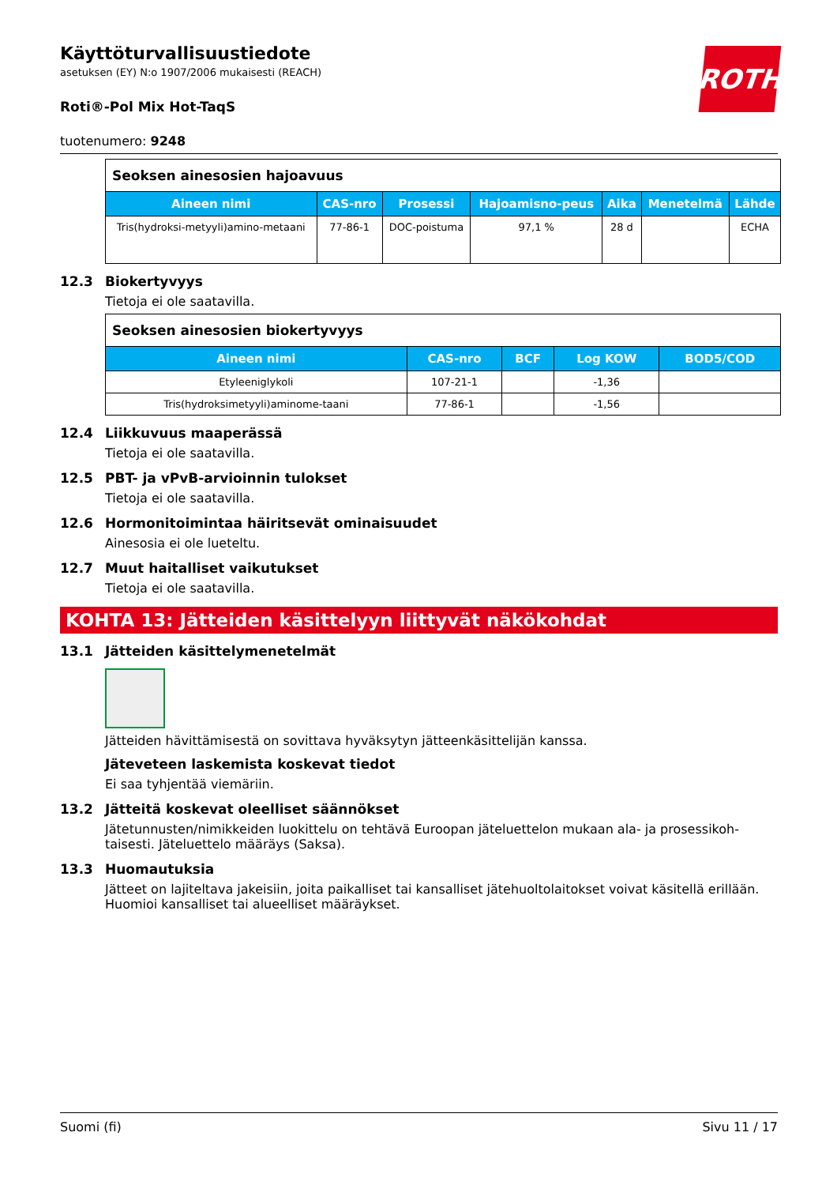ROTH
Käyttöturvallisuustiedote
asetuksen (EY) N:o 1907/2006 mukaisesti (REACH)
Roti®-Pol Mix Hot-TaqS
tuotenumero: 9248
| Seoksen ainesosien hajoavuus | | | | | | |
| --- | --- | --- | --- | --- | --- | --- |
| Aineen nimi | CAS-nro | Prosessi | Hajoamisno-peus | Aika | Menetelmä | Lähde |
| Tris(hydroksi-metyyli)amino-metaani | 77-86-1 | DOC-poistuma | 97,1 % | 28 d | | ECHA |
12.3 Biokertyvyys
Tietoja ei ole saatavilla.
| Seoksen ainesosien biokertyvyys | | | | |
| --- | --- | --- | --- | --- |
| Aineen nimi | CAS-nro | BCF | Log KOW | BOD5/COD |
| Etyleeniglykoli | 107-21-1 | | -1,36 | |
| Tris(hydroksimetyyli)aminome-taani | 77-86-1 | | -1,56 | |
12.4 Liikkuvuus maaperässä
Tietoja ei ole saatavilla.
12.5 PBT- ja vPvB-arvioinnin tulokset
Tietoja ei ole saatavilla.
12.6 Hormonitoimintaa häiritsevät ominaisuudet
Ainesosia ei ole lueteltu.
12.7 Muut haitalliset vaikutukset
Tietoja ei ole saatavilla.
KOHTA 13: Jätteiden käsittelyyn liittyvät näkökohdat
13.1 Jätteiden käsittelymenetelmät
Jätteiden hävittämisestä on sovittava hyväksytyn jätteenkäsittelijän kanssa.
Jäteveteen laskemista koskevat tiedot
Ei saa tyhjentää viemäriin.
13.2 Jätteitä koskevat oleelliset säännökset
Jätetunnusten/nimikkeiden luokittelu on tehtävä Euroopan jäteluettelon mukaan ala- ja prosessikoh-taisesti. Jäteluettelo määräys (Saksa).
13.3 Huomautuksia
Jätteet on lajiteltava jakeisiin, joita paikalliset tai kansalliset jätehuoltolaitokset voivat käsitellä erillään. Huomioi kansalliset tai alueelliset määräykset.
Suomi (fi) Sivu 11 / 17